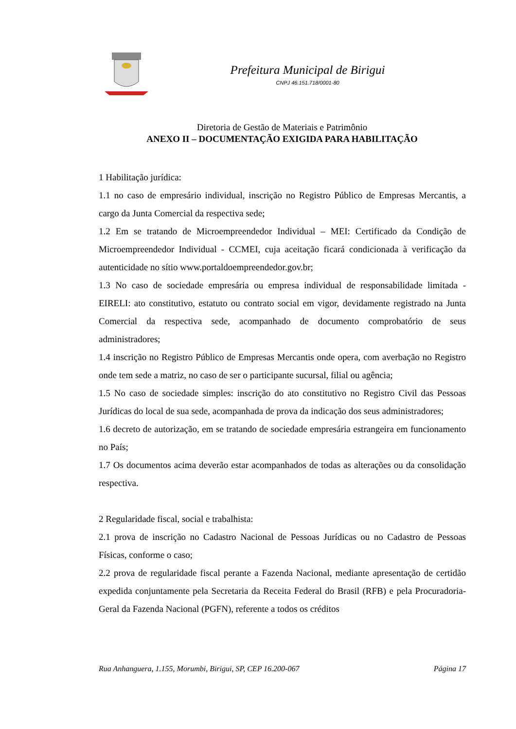Prefeitura Municipal de Birigui
CNPJ 46.151.718/0001-80
Diretoria de Gestão de Materiais e Patrimônio
ANEXO II – DOCUMENTAÇÃO EXIGIDA PARA HABILITAÇÃO
1 Habilitação jurídica:
1.1 no caso de empresário individual, inscrição no Registro Público de Empresas Mercantis, a cargo da Junta Comercial da respectiva sede;
1.2 Em se tratando de Microempreendedor Individual – MEI: Certificado da Condição de Microempreendedor Individual - CCMEI, cuja aceitação ficará condicionada à verificação da autenticidade no sítio www.portaldoempreendedor.gov.br;
1.3 No caso de sociedade empresária ou empresa individual de responsabilidade limitada - EIRELI: ato constitutivo, estatuto ou contrato social em vigor, devidamente registrado na Junta Comercial da respectiva sede, acompanhado de documento comprobatório de seus administradores;
1.4 inscrição no Registro Público de Empresas Mercantis onde opera, com averbação no Registro onde tem sede a matriz, no caso de ser o participante sucursal, filial ou agência;
1.5 No caso de sociedade simples: inscrição do ato constitutivo no Registro Civil das Pessoas Jurídicas do local de sua sede, acompanhada de prova da indicação dos seus administradores;
1.6 decreto de autorização, em se tratando de sociedade empresária estrangeira em funcionamento no País;
1.7 Os documentos acima deverão estar acompanhados de todas as alterações ou da consolidação respectiva.
2 Regularidade fiscal, social e trabalhista:
2.1 prova de inscrição no Cadastro Nacional de Pessoas Jurídicas ou no Cadastro de Pessoas Físicas, conforme o caso;
2.2 prova de regularidade fiscal perante a Fazenda Nacional, mediante apresentação de certidão expedida conjuntamente pela Secretaria da Receita Federal do Brasil (RFB) e pela Procuradoria-Geral da Fazenda Nacional (PGFN), referente a todos os créditos
Rua Anhanguera, 1.155, Morumbi, Birigui, SP, CEP 16.200-067 Página 17